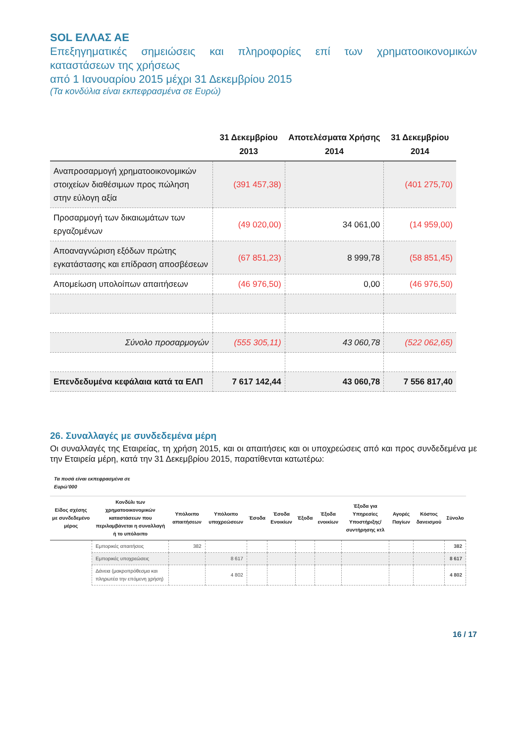SOL ΕΛΛΑΣ ΑΕ
Επεξηγηματικές σημειώσεις και πληροφορίες επί των χρηματοοικονομικών καταστάσεων της χρήσεως
από 1 Ιανουαρίου 2015 μέχρι 31 Δεκεμβρίου 2015
(Τα κονδύλια είναι εκπεφρασμένα σε Ευρώ)
| | 31 Δεκεμβρίου 2013 | Αποτελέσματα Χρήσης 2014 | 31 Δεκεμβρίου 2014 |
| --- | --- | --- | --- |
| Αναπροσαρμογή χρηματοοικονομικών στοιχείων διαθέσιμων προς πώληση στην εύλογη αξία | (391 457,38) | | (401 275,70) |
| Προσαρμογή των δικαιωμάτων των εργαζομένων | (49 020,00) | 34 061,00 | (14 959,00) |
| Αποαναγνώριση εξόδων πρώτης εγκατάστασης και επίδραση αποσβέσεων | (67 851,23) | 8 999,78 | (58 851,45) |
| Απομείωση υπολοίπων απαιτήσεων | (46 976,50) | 0,00 | (46 976,50) |
| Σύνολο προσαρμογών | (555 305,11) | 43 060,78 | (522 062,65) |
| Επενδεδυμένα κεφάλαια κατά τα ΕΛΠ | 7 617 142,44 | 43 060,78 | 7 556 817,40 |
26. Συναλλαγές με συνδεδεμένα μέρη
Οι συναλλαγές της Εταιρείας, τη χρήση 2015, και οι απαιτήσεις και οι υποχρεώσεις από και προς συνδεδεμένα με την Εταιρεία μέρη, κατά την 31 Δεκεμβρίου 2015, παρατίθενται κατωτέρω:
Τα ποσά είναι εκπεφρασμένα σε
Ευρώ’000
| Είδος σχέσης με συνδεδεμένο μέρος | Κονδύλι των χρηματοοικονομικών καταστάσεων που περιλαμβάνεται η συναλλαγή ή το υπόλοιπο | Υπόλοιπο απαιτήσεων | Υπόλοιπο υποχρεώσεων | Έσοδα | Έσοδα Ενοικίων | Έξοδα | Έξοδα ενοικίων | Έξοδα για Υπηρεσίες Υποστήριξης/ συντήρησης κτλ | Αγορές Παγίων | Κόστος δανεισμού | Σύνολο |
| --- | --- | --- | --- | --- | --- | --- | --- | --- | --- | --- | --- |
| | Εμπορικές απαιτήσεις | 382 | | | | | | | | | 382 |
| | Εμπορικές υποχρεώσεις | | 8 617 | | | | | | | | 8 617 |
| | Δάνεια (μακροπρόθεσμα και πληρωτέα την επόμενη χρήση) | | 4 802 | | | | | | | | 4 802 |
16 / 17